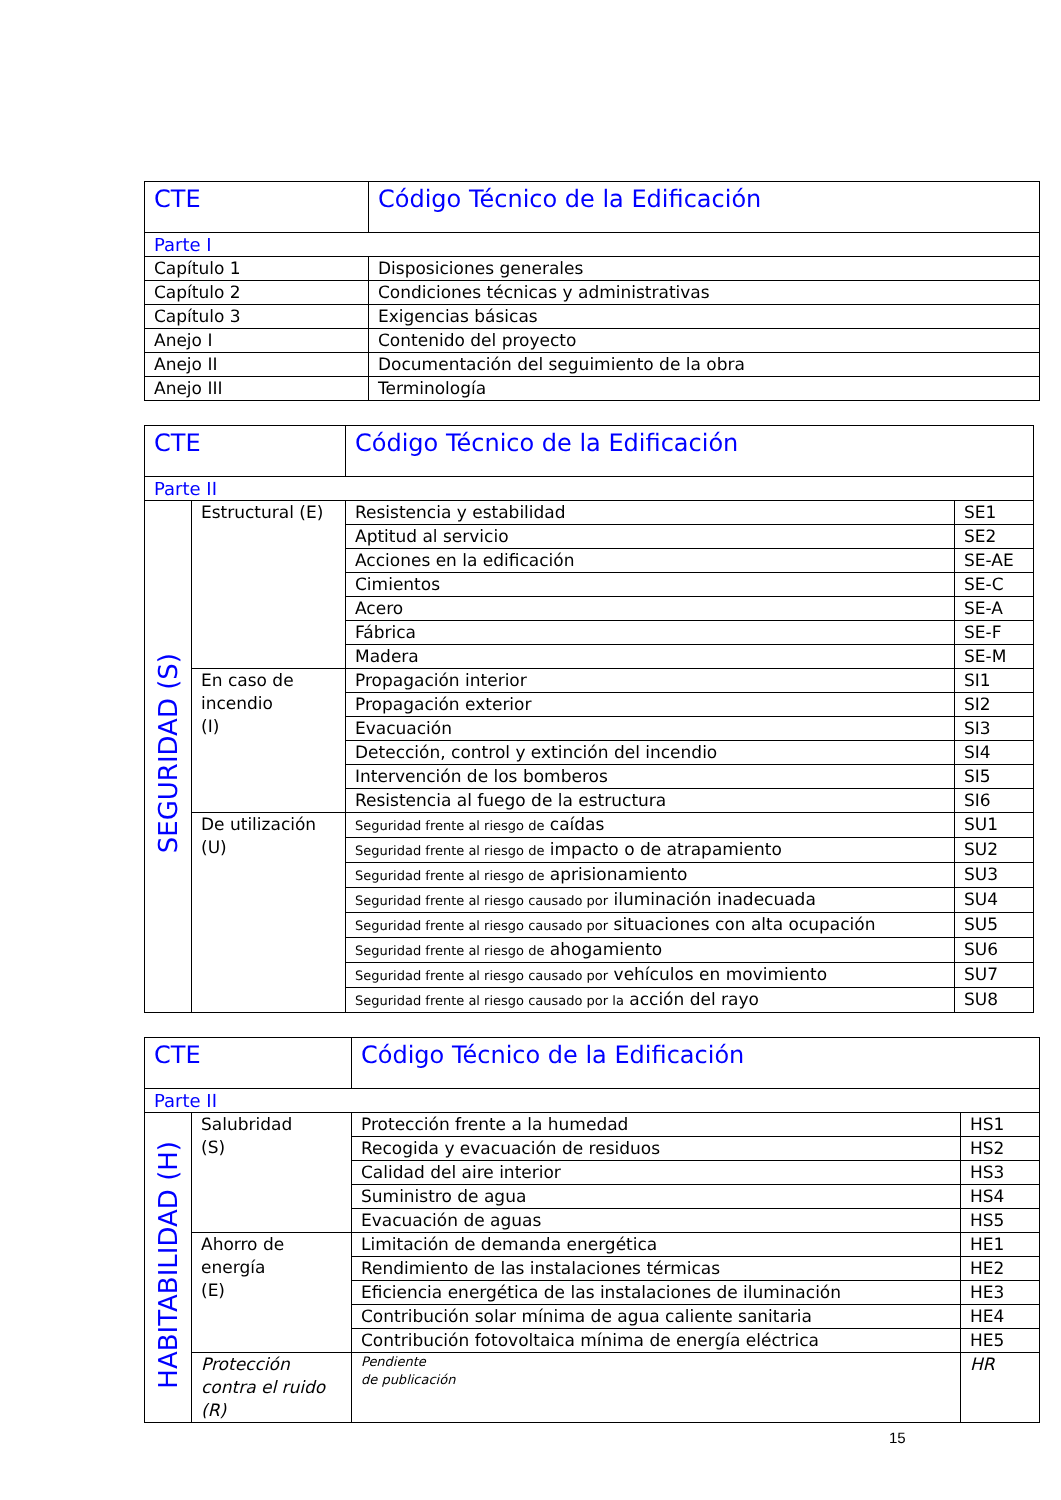| CTE | Código Técnico de la Edificación |
| Parte I | |
| Capítulo 1 | Disposiciones generales |
| Capítulo 2 | Condiciones técnicas y administrativas |
| Capítulo 3 | Exigencias básicas |
| Anejo I | Contenido del proyecto |
| Anejo II | Documentación del seguimiento de la obra |
| Anejo III | Terminología |
| CTE | | Código Técnico de la Edificación | |
| Parte II | | | |
| SEGURIDAD (S) | Estructural (E) | Resistencia y estabilidad | SE1 |
| | | Aptitud al servicio | SE2 |
| | | Acciones en la edificación | SE-AE |
| | | Cimientos | SE-C |
| | | Acero | SE-A |
| | | Fábrica | SE-F |
| | | Madera | SE-M |
| | En caso de incendio (I) | Propagación interior | SI1 |
| | | Propagación exterior | SI2 |
| | | Evacuación | SI3 |
| | | Detección, control y extinción del incendio | SI4 |
| | | Intervención de los bomberos | SI5 |
| | | Resistencia al fuego de la estructura | SI6 |
| | De utilización (U) | Seguridad frente al riesgo de caídas | SU1 |
| | | Seguridad frente al riesgo de impacto o de atrapamiento | SU2 |
| | | Seguridad frente al riesgo de aprisionamiento | SU3 |
| | | Seguridad frente al riesgo causado por iluminación inadecuada | SU4 |
| | | Seguridad frente al riesgo causado por situaciones con alta ocupación | SU5 |
| | | Seguridad frente al riesgo de ahogamiento | SU6 |
| | | Seguridad frente al riesgo causado por vehículos en movimiento | SU7 |
| | | Seguridad frente al riesgo causado por la acción del rayo | SU8 |
| CTE | | Código Técnico de la Edificación | |
| Parte II | | | |
| HABITABILIDAD (H) | Salubridad (S) | Protección frente a la humedad | HS1 |
| | | Recogida y evacuación de residuos | HS2 |
| | | Calidad del aire interior | HS3 |
| | | Suministro de agua | HS4 |
| | | Evacuación de aguas | HS5 |
| | Ahorro de energía (E) | Limitación de demanda energética | HE1 |
| | | Rendimiento de las instalaciones térmicas | HE2 |
| | | Eficiencia energética de las instalaciones de iluminación | HE3 |
| | | Contribución solar mínima de agua caliente sanitaria | HE4 |
| | | Contribución fotovoltaica mínima de energía eléctrica | HE5 |
| | Protección contra el ruido (R) | Pendiente de publicación | HR |
15